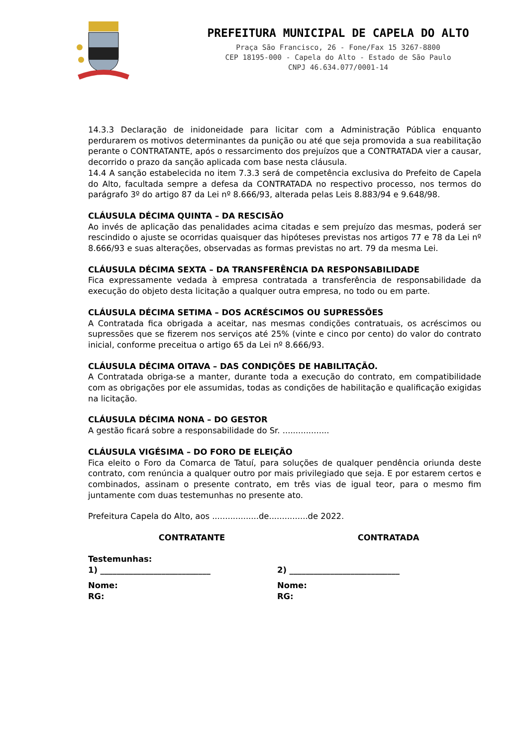PREFEITURA MUNICIPAL DE CAPELA DO ALTO
Praça São Francisco, 26 - Fone/Fax 15 3267-8800
CEP 18195-000 - Capela do Alto - Estado de São Paulo
CNPJ 46.634.077/0001-14
14.3.3 Declaração de inidoneidade para licitar com a Administração Pública enquanto perdurarem os motivos determinantes da punição ou até que seja promovida a sua reabilitação perante o CONTRATANTE, após o ressarcimento dos prejuízos que a CONTRATADA vier a causar, decorrido o prazo da sanção aplicada com base nesta cláusula.
14.4 A sanção estabelecida no item 7.3.3 será de competência exclusiva do Prefeito de Capela do Alto, facultada sempre a defesa da CONTRATADA no respectivo processo, nos termos do parágrafo 3º do artigo 87 da Lei nº 8.666/93, alterada pelas Leis 8.883/94 e 9.648/98.
CLÁUSULA DÉCIMA QUINTA – DA RESCISÃO
Ao invés de aplicação das penalidades acima citadas e sem prejuízo das mesmas, poderá ser rescindido o ajuste se ocorridas quaisquer das hipóteses previstas nos artigos 77 e 78 da Lei nº 8.666/93 e suas alterações, observadas as formas previstas no art. 79 da mesma Lei.
CLÁUSULA DÉCIMA SEXTA – DA TRANSFERÊNCIA DA RESPONSABILIDADE
Fica expressamente vedada à empresa contratada a transferência de responsabilidade da execução do objeto desta licitação a qualquer outra empresa, no todo ou em parte.
CLÁUSULA DÉCIMA SETIMA – DOS ACRÉSCIMOS OU SUPRESSÕES
A Contratada fica obrigada a aceitar, nas mesmas condições contratuais, os acréscimos ou supressões que se fizerem nos serviços até 25% (vinte e cinco por cento) do valor do contrato inicial, conforme preceitua o artigo 65 da Lei nº 8.666/93.
CLÁUSULA DÉCIMA OITAVA – DAS CONDIÇÕES DE HABILITAÇÃO.
A Contratada obriga-se a manter, durante toda a execução do contrato, em compatibilidade com as obrigações por ele assumidas, todas as condições de habilitação e qualificação exigidas na licitação.
CLÁUSULA DÉCIMA NONA – DO GESTOR
A gestão ficará sobre a responsabilidade do Sr. ..................
CLÁUSULA VIGÉSIMA – DO FORO DE ELEIÇÃO
Fica eleito o Foro da Comarca de Tatuí, para soluções de qualquer pendência oriunda deste contrato, com renúncia a qualquer outro por mais privilegiado que seja. E por estarem certos e combinados, assinam o presente contrato, em três vias de igual teor, para o mesmo fim juntamente com duas testemunhas no presente ato.
Prefeitura Capela do Alto, aos ..................de...............de 2022.
CONTRATANTE CONTRATADA
Testemunhas:
1) ___________________________ 2) ___________________________
Nome:
RG:
Nome:
RG: